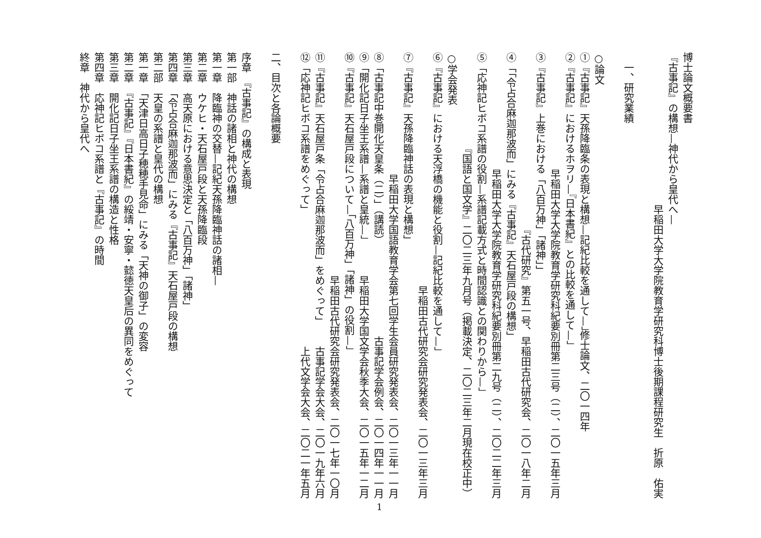博士論文概要書
『古事記』の構想—神代から皇代へ—
早稲田大学大学院教育学研究科博士後期課程研究生　折原　佑実
一、研究業績
○論文
①『古事記』天孫降臨条の表現と構想—記紀比較を通して—」修士論文、二〇一四年
②『古事記』におけるホヲリ—『日本書紀』との比較を通して—」
早稲田大学大学院教育学研究科紀要別冊第二三号（二）、二〇一五年三月
③『古事記』上巻における「八百万神」「諸神」」
『古代研究』第五一号、早稲田古代研究会、二〇一八年二月
④「「令占合麻迦那波而」にみる『古事記』天石屋戸段の構想」
早稲田大学大学院教育学研究科紀要別冊第二九号（二）、二〇二二年三月
⑤「応神記ヒボコ系譜の役割—系譜記載方式と時間認識との関わりから—」
『国語と国文学』二〇二三年九月号（掲載決定、二〇二三年二月現在校正中）
○学会発表
⑥『古事記』における天浮橋の機能と役割—記紀比較を通して—」
早稲田古代研究会研究発表会、二〇一三年三月
⑦『古事記』天孫降臨神話の表現と構想」
早稲田大学国語教育学会第七回学生会員研究発表会、二〇一三年一一月
⑧「古事記中巻開化天皇条（二）」（講読） 古事記学会例会、二〇一四年一一月
⑨「開化記日子坐王系譜—系譜と皇統—」 早稲田大学国文学会秋季大会、二〇一五年一二月
⑩『古事記』天石屋戸段について—「八百万神」「諸神」の役割—」
早稲田古代研究会研究発表会、二〇一七年一〇月
⑪『古事記』天石屋戸条「令占合麻迦那波而」をめぐって」 古事記学会大会、二〇一九年六月
⑫「応神記ヒボコ系譜をめぐって」 上代文学会大会、二〇二一年五月
二、目次と各論概要
序章　『古事記』の構成と表現
第一部　神話の諸相と神代の構想
第一章　降臨神の交替—記紀天孫降臨神話の諸相—
第二章　ウケヒ・天石屋戸段と天孫降臨段
第三章　高天原における意思決定と「八百万神」「諸神」
第四章　「令占合麻迦那波而」にみる『古事記』天石屋戸段の構想
第二部　天皇の系譜と皇代の構想
第一章　「天津日高日子穂穂手見命」にみる「天神の御子」の変容
第二章　『古事記』『日本書紀』の綏靖・安寧・懿徳天皇后の異同をめぐって
第三章　開化記日子坐王系譜の構造と性格
第四章　応神記ヒボコ系譜と『古事記』の時間
終章　神代から皇代へ
1